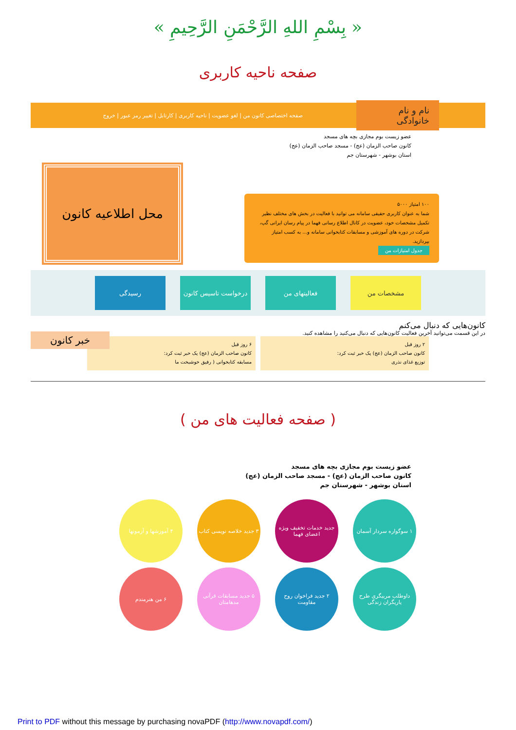« بِسْمِ اللهِ الرَّحْمَنِ الرَّحِيمِ »
صفحه ناحیه کاربری
نام و نام خانوادگی
صفحه اختصاصی کانون من | لغو عضویت | ناحیه کاربری | کارتابل | تغییر رمز عبور | خروج
عضو زیست بوم مجازی بچه های مسجد
کانون صاحب الزمان (عج) - مسجد صاحب الزمان (عج)
استان بوشهر - شهرستان جم
۱۰۰ امتیاز ۵۰۰۰
شما به عنوان کاربری حقیقی سامانه می توانید با فعالیت در بخش های مختلف نظیر تکمیل مشخصات خود، عضویت در کانال اطلاع رسانی فهما در پیام رسان ایرانی گپ، شرکت در دوره های آموزشی و مسابقات کتابخوانی سامانه و... به کسب امتیاز بپردازید.
جدول امتیازات من
محل اطلاعیه کانون
مشخصات من فعالیتهای من درخواست تاسیس کانون
رسیدگی
کانون‌هایی که دنبال می‌کنم
در این قسمت می‌توانید آخرین فعالیت کانون‌هایی که دنبال می‌کنید را مشاهده کنید.
۲ روز قبل
کانون صاحب الزمان (عج) یک خبر ثبت کرد:
توزیع غذای نذری
۶ روز قبل
کانون صاحب الزمان (عج) یک خبر ثبت کرد:
مسابقه کتابخوانی ( رفیق خوشبخت ما
خبر کانون
( صفحه فعالیت های من )
عضو زیست بوم مجازی بچه های مسجد
کانون صاحب الزمان (عج) - مسجد صاحب الزمان (عج)
استان بوشهر - شهرستان جم
۱ سوگواره سردار آسمان
جدید خدمات تخفیف ویژه اعضای فهما
۳ جدید خلاصه نویسی کتاب
۴ آموزشها و آزمونها
داوطلب مربیگری طرح یاریگران زندگی
۲ جدید فراخوان روح مقاومت
۵ جدید مسابقات قرآنی مدهامتان
۶ من هنرمندم
Print to PDF without this message by purchasing novaPDF (http://www.novapdf.com/)